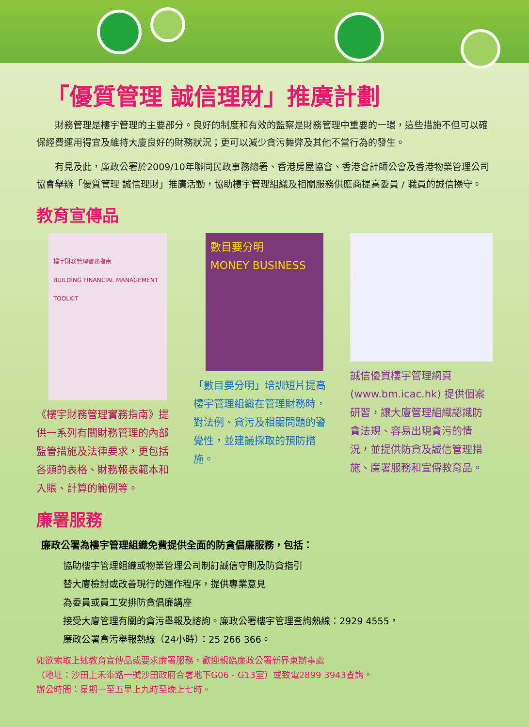「優質管理 誠信理財」推廣計劃
財務管理是樓宇管理的主要部分。良好的制度和有效的監察是財務管理中重要的一環，這些措施不但可以確保經費運用得宜及維持大廈良好的財務狀況；更可以減少貪污舞弊及其他不當行為的發生。
有見及此，廉政公署於2009/10年聯同民政事務總署、香港房屋協會、香港會計師公會及香港物業管理公司協會舉辦「優質管理 誠信理財」推廣活動，協助樓宇管理組織及相關服務供應商提高委員 / 職員的誠信操守。
教育宣傳品
樓宇財務管理實務指南
BUILDING FINANCIAL MANAGEMENT TOOLKIT
《樓宇財務管理實務指南》提供一系列有關財務管理的內部監管措施及法律要求，更包括各類的表格、財務報表範本和入賬、計算的範例等。
數目要分明
MONEY BUSINESS
「數目要分明」培訓短片提高樓宇管理組織在管理財務時，對法例、貪污及相關問題的警覺性，並建議採取的預防措施。
誠信優質樓宇管理網頁(www.bm.icac.hk) 提供個案研習，讓大廈管理組織認識防貪法規、容易出現貪污的情況，並提供防貪及誠信管理措施、廉署服務和宣傳教育品。
廉署服務
廉政公署為樓宇管理組織免費提供全面的防貪倡廉服務，包括：
協助樓宇管理組織或物業管理公司制訂誠信守則及防貪指引
替大廈檢討或改善現行的運作程序，提供專業意見
為委員或員工安排防貪倡廉講座
接受大廈管理有關的貪污舉報及諮詢。廉政公署樓宇管理查詢熱線：2929 4555，
廉政公署貪污舉報熱線（24小時）：25 266 366。
如欲索取上述教育宣傳品或要求廉署服務，歡迎親臨廉政公署新界東辦事處
（地址：沙田上禾輋路一號沙田政府合署地下G06 - G13室）或致電2899 3943查詢。
辦公時間：星期一至五早上九時至晚上七時。